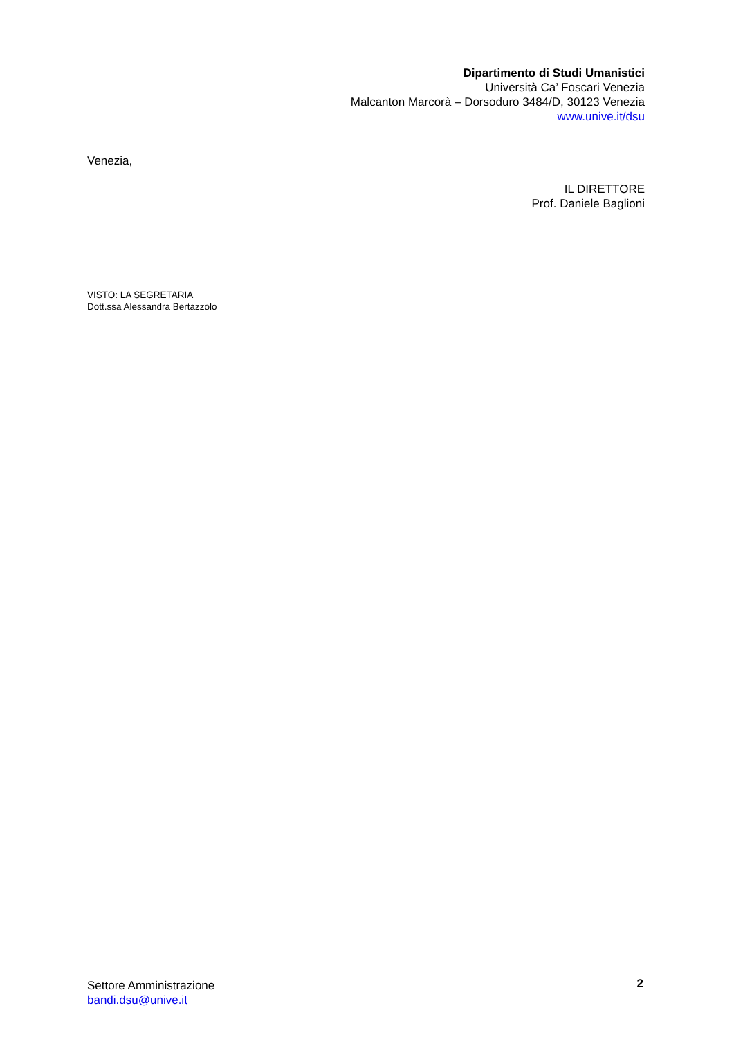Dipartimento di Studi Umanistici
Università Ca’ Foscari Venezia
Malcanton Marcorà – Dorsoduro 3484/D, 30123 Venezia
www.unive.it/dsu
Venezia,
IL DIRETTORE
Prof. Daniele Baglioni
VISTO: LA SEGRETARIA
Dott.ssa Alessandra Bertazzolo
Settore Amministrazione
bandi.dsu@unive.it
2